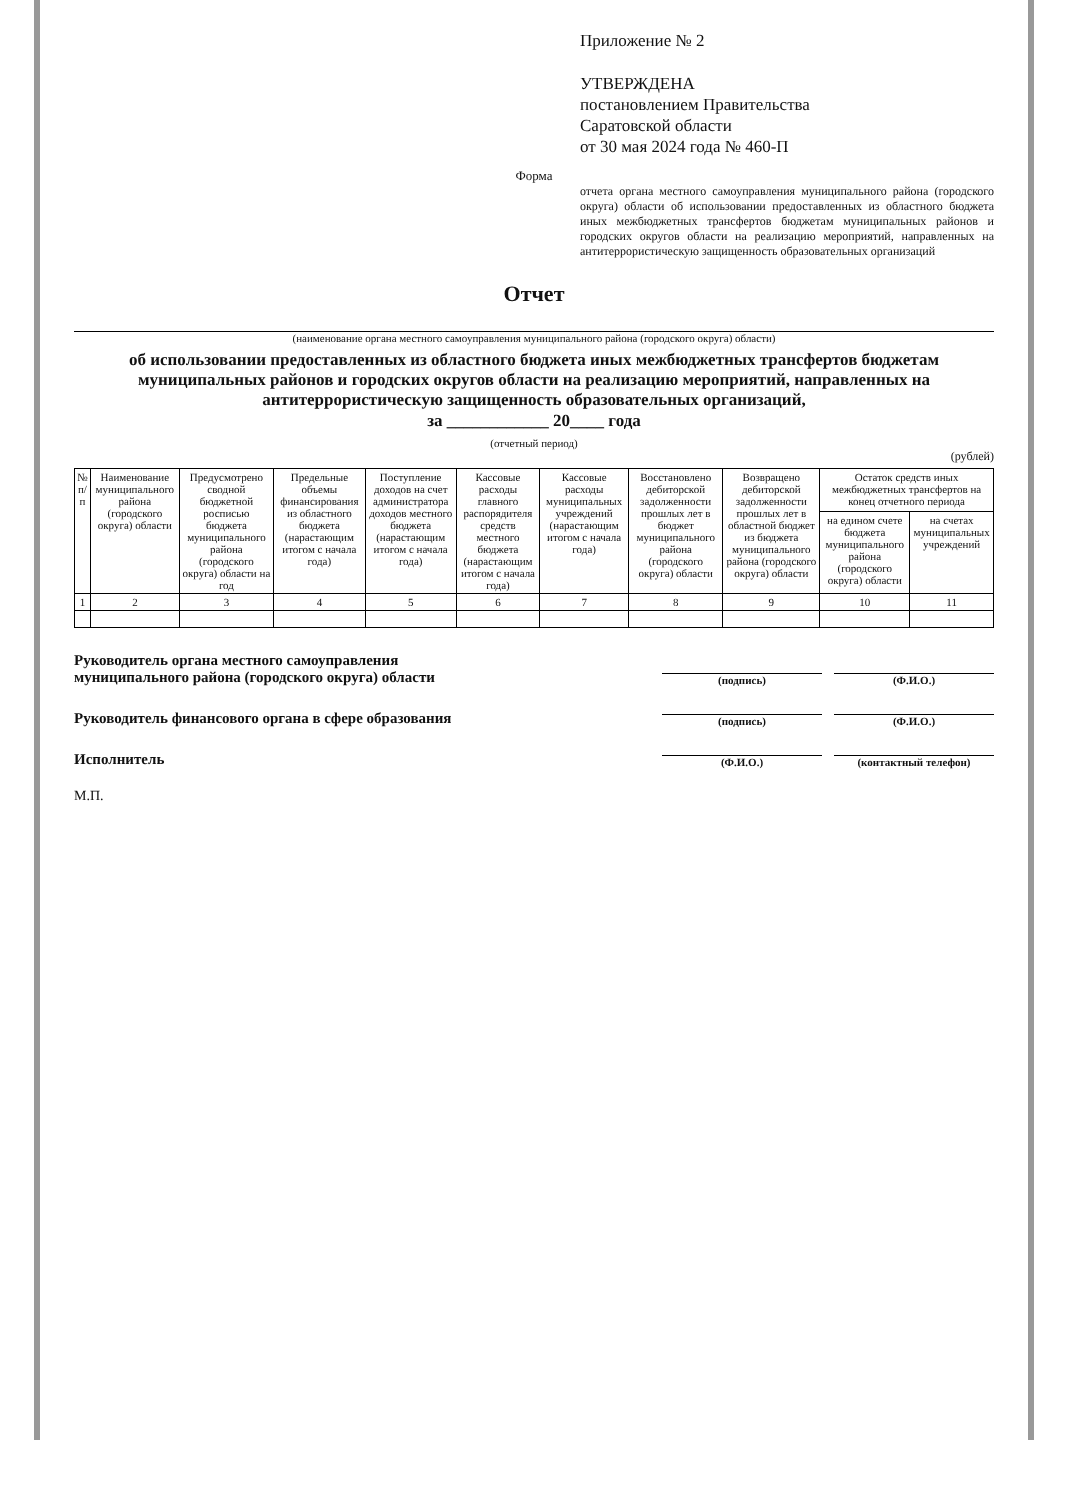Приложение № 2
УТВЕРЖДЕНА
постановлением Правительства
Саратовской области
от 30 мая 2024 года № 460-П
Форма
отчета органа местного самоуправления муниципального района (городского округа) области об использовании предоставленных из областного бюджета иных межбюджетных трансфертов бюджетам муниципальных районов и городских округов области на реализацию мероприятий, направленных на антитеррористическую защищенность образовательных организаций
Отчет
(наименование органа местного самоуправления муниципального района (городского округа) области)
об использовании предоставленных из областного бюджета иных межбюджетных трансфертов бюджетам муниципальных районов и городских округов области на реализацию мероприятий, направленных на антитеррористическую защищенность образовательных организаций,
за ____________ 20____ года
(отчетный период)
(рублей)
| № п/п | Наименование муниципального района (городского округа) области | Предусмотрено сводной бюджетной росписью бюджета муниципального района (городского округа) области на год | Предельные объемы финансирования из областного бюджета (нарастающим итогом с начала года) | Поступление доходов на счет администратора доходов местного бюджета (нарастающим итогом с начала года) | Кассовые расходы главного распорядителя средств местного бюджета (нарастающим итогом с начала года) | Кассовые расходы муниципальных учреждений (нарастающим итогом с начала года) | Восстановлено дебиторской задолженности прошлых лет в бюджет муниципального района (городского округа) области | Возвращено дебиторской задолженности прошлых лет в областной бюджет из бюджета муниципального района (городского округа) области | Остаток средств иных межбюджетных трансфертов на конец отчетного периода | |
| --- | --- | --- | --- | --- | --- | --- | --- | --- | --- | --- |
| | | | | | | | | | на едином счете бюджета муниципального района (городского округа) области | на счетах муниципальных учреждений |
| 1 | 2 | 3 | 4 | 5 | 6 | 7 | 8 | 9 | 10 | 11 |
Руководитель органа местного самоуправления
муниципального района (городского округа) области (подпись) (Ф.И.О.)
Руководитель финансового органа в сфере образования (подпись) (Ф.И.О.)
Исполнитель (Ф.И.О.) (контактный телефон)
М.П.